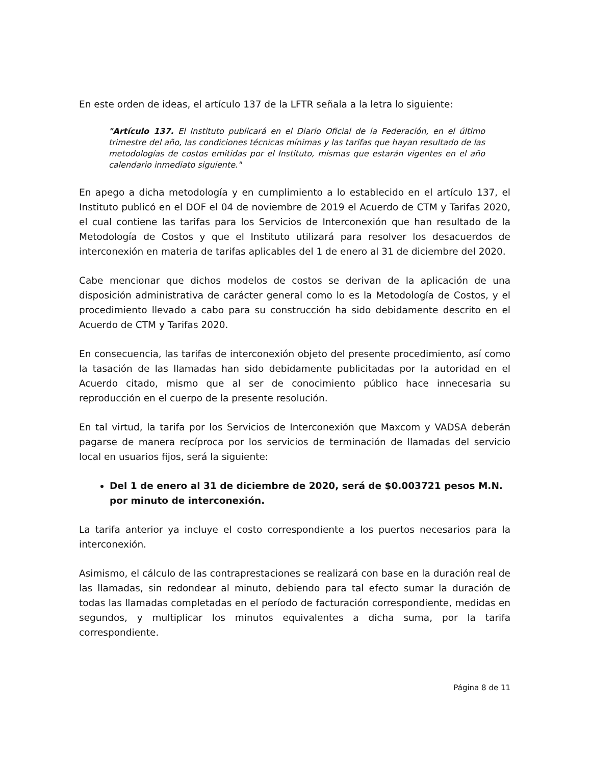En este orden de ideas, el artículo 137 de la LFTR señala a la letra lo siguiente:
"Artículo 137. El Instituto publicará en el Diario Oficial de la Federación, en el último trimestre del año, las condiciones técnicas mínimas y las tarifas que hayan resultado de las metodologías de costos emitidas por el Instituto, mismas que estarán vigentes en el año calendario inmediato siguiente."
En apego a dicha metodología y en cumplimiento a lo establecido en el artículo 137, el Instituto publicó en el DOF el 04 de noviembre de 2019 el Acuerdo de CTM y Tarifas 2020, el cual contiene las tarifas para los Servicios de Interconexión que han resultado de la Metodología de Costos y que el Instituto utilizará para resolver los desacuerdos de interconexión en materia de tarifas aplicables del 1 de enero al 31 de diciembre del 2020.
Cabe mencionar que dichos modelos de costos se derivan de la aplicación de una disposición administrativa de carácter general como lo es la Metodología de Costos, y el procedimiento llevado a cabo para su construcción ha sido debidamente descrito en el Acuerdo de CTM y Tarifas 2020.
En consecuencia, las tarifas de interconexión objeto del presente procedimiento, así como la tasación de las llamadas han sido debidamente publicitadas por la autoridad en el Acuerdo citado, mismo que al ser de conocimiento público hace innecesaria su reproducción en el cuerpo de la presente resolución.
En tal virtud, la tarifa por los Servicios de Interconexión que Maxcom y VADSA deberán pagarse de manera recíproca por los servicios de terminación de llamadas del servicio local en usuarios fijos, será la siguiente:
Del 1 de enero al 31 de diciembre de 2020, será de $0.003721 pesos M.N. por minuto de interconexión.
La tarifa anterior ya incluye el costo correspondiente a los puertos necesarios para la interconexión.
Asimismo, el cálculo de las contraprestaciones se realizará con base en la duración real de las llamadas, sin redondear al minuto, debiendo para tal efecto sumar la duración de todas las llamadas completadas en el período de facturación correspondiente, medidas en segundos, y multiplicar los minutos equivalentes a dicha suma, por la tarifa correspondiente.
Página 8 de 11